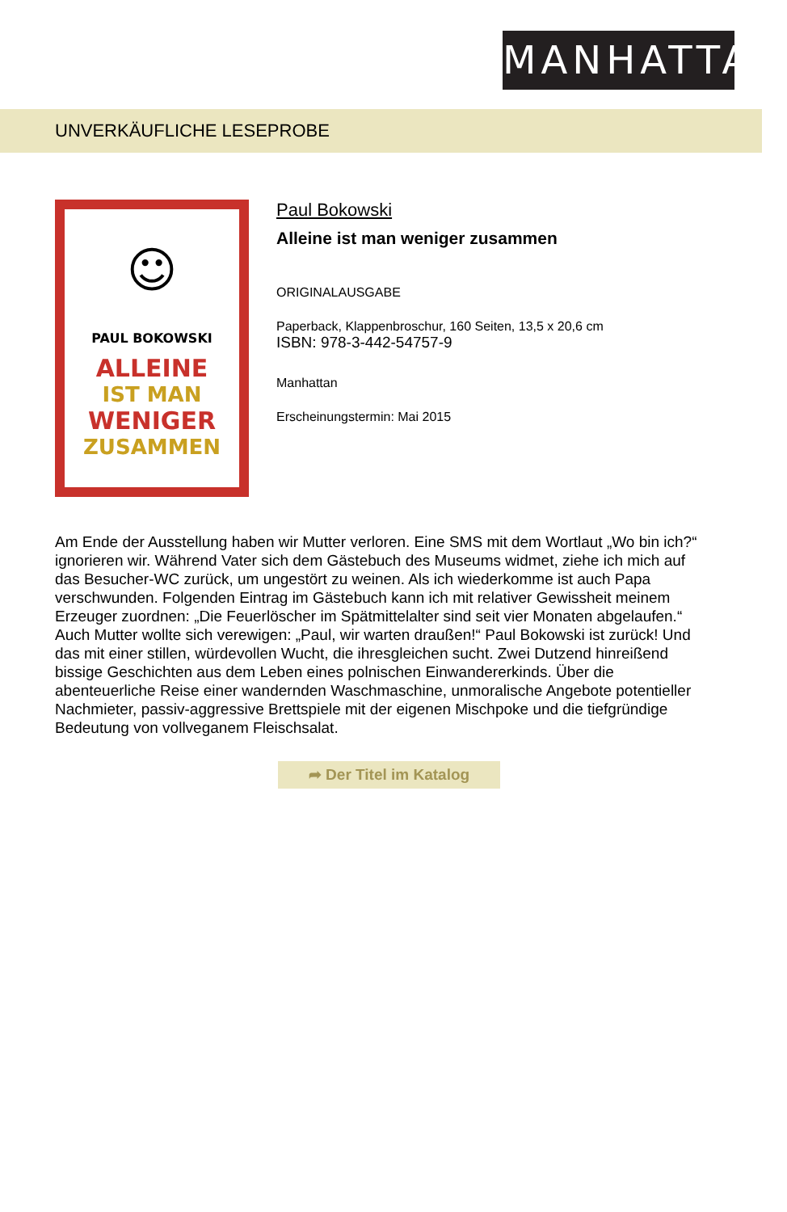MANHATTAN
UNVERKÄUFLICHE LESEPROBE
☺
PAUL BOKOWSKI
ALLEINE
IST MAN
WENIGER
ZUSAMMEN
Paul Bokowski
Alleine ist man weniger zusammen
ORIGINALAUSGABE
Paperback, Klappenbroschur, 160 Seiten, 13,5 x 20,6 cm
ISBN: 978-3-442-54757-9
Manhattan
Erscheinungstermin: Mai 2015
Am Ende der Ausstellung haben wir Mutter verloren. Eine SMS mit dem Wortlaut „Wo bin ich?“ ignorieren wir. Während Vater sich dem Gästebuch des Museums widmet, ziehe ich mich auf das Besucher-WC zurück, um ungestört zu weinen. Als ich wiederkomme ist auch Papa verschwunden. Folgenden Eintrag im Gästebuch kann ich mit relativer Gewissheit meinem Erzeuger zuordnen: „Die Feuerlöscher im Spätmittelalter sind seit vier Monaten abgelaufen.“ Auch Mutter wollte sich verewigen: „Paul, wir warten draußen!“ Paul Bokowski ist zurück! Und das mit einer stillen, würdevollen Wucht, die ihresgleichen sucht. Zwei Dutzend hinreißend bissige Geschichten aus dem Leben eines polnischen Einwandererkinds. Über die abenteuerliche Reise einer wandernden Waschmaschine, unmoralische Angebote potentieller Nachmieter, passiv-aggressive Brettspiele mit der eigenen Mischpoke und die tiefgründige Bedeutung von vollveganem Fleischsalat.
➦ Der Titel im Katalog